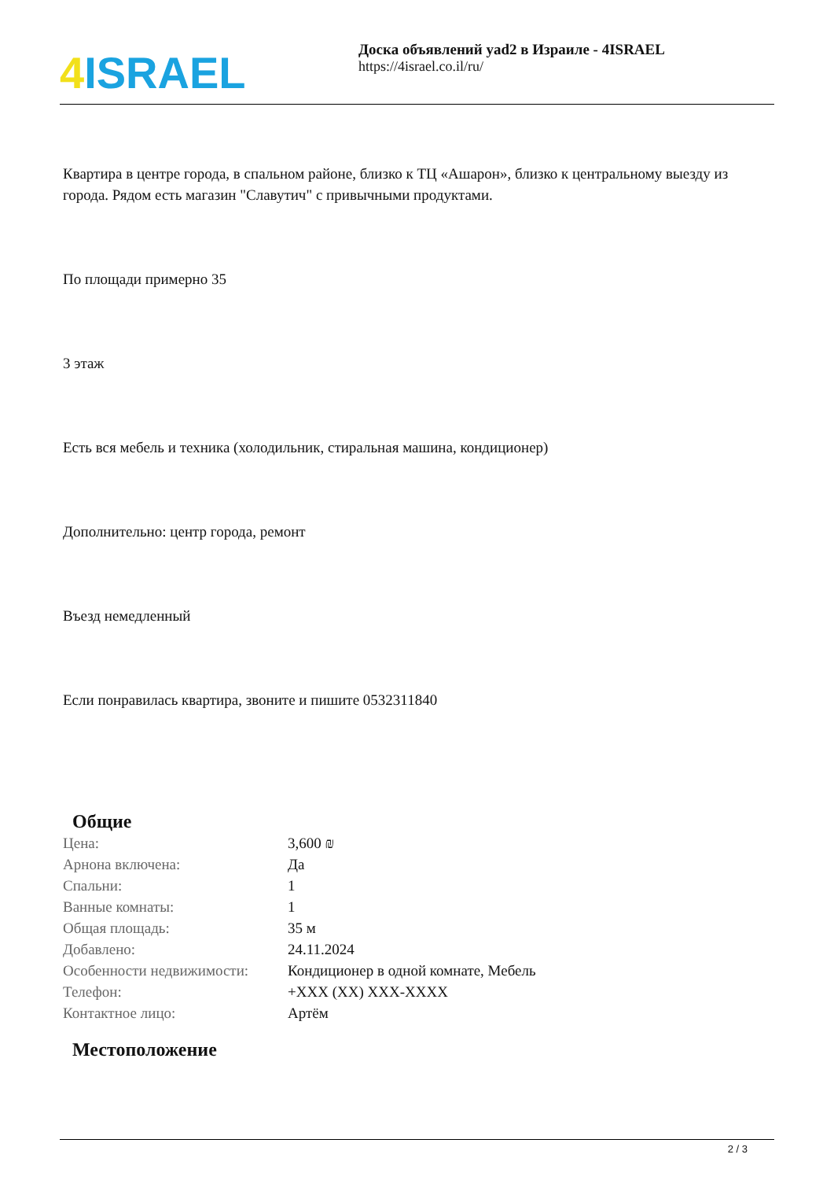4 ISRAEL
Доска объявлений yad2 в Израиле - 4ISRAEL
https://4israel.co.il/ru/
Квартира в центре города, в спальном районе, близко к ТЦ «Ашарон», близко к центральному выезду из города. Рядом есть магазин "Славутич" с привычными продуктами.
По площади примерно 35
3 этаж
Есть вся мебель и техника (холодильник, стиральная машина, кондиционер)
Дополнительно: центр города, ремонт
Въезд немедленный
Если понравилась квартира, звоните и пишите 0532311840
Общие
| Цена: | 3,600 ₪ |
| Арнона включена: | Да |
| Спальни: | 1 |
| Ванные комнаты: | 1 |
| Общая площадь: | 35 м |
| Добавлено: | 24.11.2024 |
| Особенности недвижимости: | Кондиционер в одной комнате, Мебель |
| Телефон: | +XXX (XX) XXX-XXXX |
| Контактное лицо: | Артём |
Местоположение
2 / 3